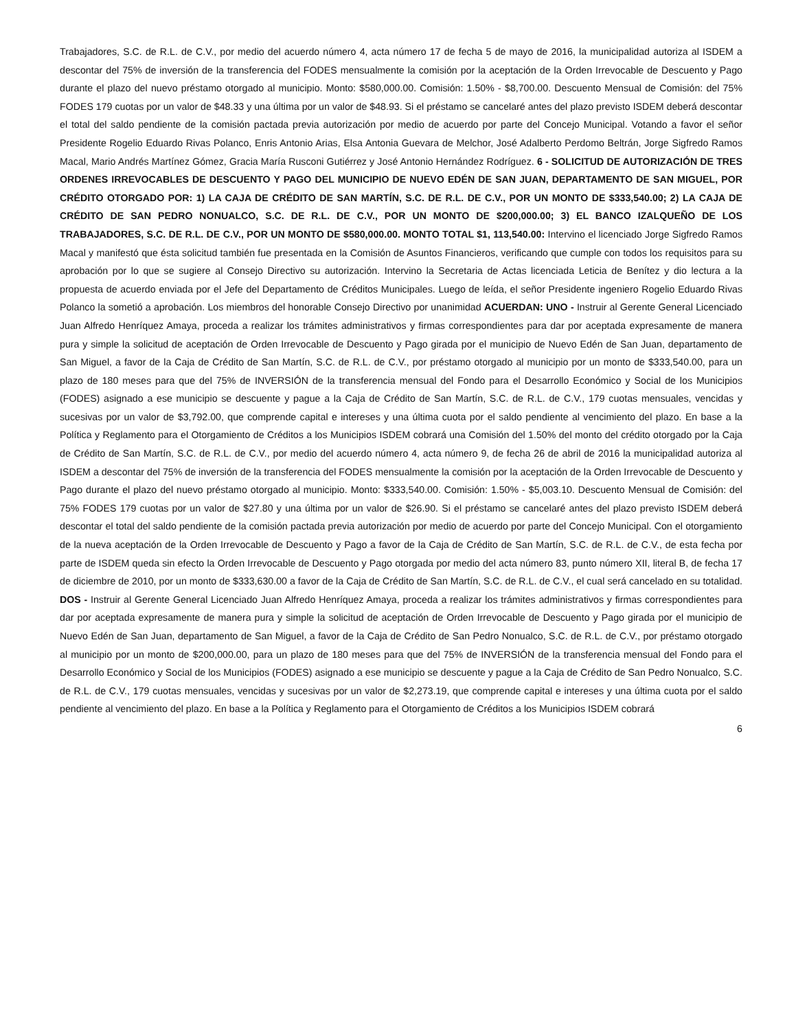Trabajadores, S.C. de R.L. de C.V., por medio del acuerdo número 4, acta número 17 de fecha 5 de mayo de 2016, la municipalidad autoriza al ISDEM a descontar del 75% de inversión de la transferencia del FODES mensualmente la comisión por la aceptación de la Orden Irrevocable de Descuento y Pago durante el plazo del nuevo préstamo otorgado al municipio. Monto: $580,000.00. Comisión: 1.50% - $8,700.00. Descuento Mensual de Comisión: del 75% FODES 179 cuotas por un valor de $48.33 y una última por un valor de $48.93. Si el préstamo se cancelaré antes del plazo previsto ISDEM deberá descontar el total del saldo pendiente de la comisión pactada previa autorización por medio de acuerdo por parte del Concejo Municipal. Votando a favor el señor Presidente Rogelio Eduardo Rivas Polanco, Enris Antonio Arias, Elsa Antonia Guevara de Melchor, José Adalberto Perdomo Beltrán, Jorge Sigfredo Ramos Macal, Mario Andrés Martínez Gómez, Gracia María Rusconi Gutiérrez y José Antonio Hernández Rodríguez. 6 - SOLICITUD DE AUTORIZACIÓN DE TRES ORDENES IRREVOCABLES DE DESCUENTO Y PAGO DEL MUNICIPIO DE NUEVO EDÉN DE SAN JUAN, DEPARTAMENTO DE SAN MIGUEL, POR CRÉDITO OTORGADO POR: 1) LA CAJA DE CRÉDITO DE SAN MARTÍN, S.C. DE R.L. DE C.V., POR UN MONTO DE $333,540.00; 2) LA CAJA DE CRÉDITO DE SAN PEDRO NONUALCO, S.C. DE R.L. DE C.V., POR UN MONTO DE $200,000.00; 3) EL BANCO IZALQUEÑO DE LOS TRABAJADORES, S.C. DE R.L. DE C.V., POR UN MONTO DE $580,000.00. MONTO TOTAL $1, 113,540.00: Intervino el licenciado Jorge Sigfredo Ramos Macal y manifestó que ésta solicitud también fue presentada en la Comisión de Asuntos Financieros, verificando que cumple con todos los requisitos para su aprobación por lo que se sugiere al Consejo Directivo su autorización. Intervino la Secretaria de Actas licenciada Leticia de Benítez y dio lectura a la propuesta de acuerdo enviada por el Jefe del Departamento de Créditos Municipales. Luego de leída, el señor Presidente ingeniero Rogelio Eduardo Rivas Polanco la sometió a aprobación. Los miembros del honorable Consejo Directivo por unanimidad ACUERDAN: UNO - Instruir al Gerente General Licenciado Juan Alfredo Henríquez Amaya, proceda a realizar los trámites administrativos y firmas correspondientes para dar por aceptada expresamente de manera pura y simple la solicitud de aceptación de Orden Irrevocable de Descuento y Pago girada por el municipio de Nuevo Edén de San Juan, departamento de San Miguel, a favor de la Caja de Crédito de San Martín, S.C. de R.L. de C.V., por préstamo otorgado al municipio por un monto de $333,540.00, para un plazo de 180 meses para que del 75% de INVERSIÓN de la transferencia mensual del Fondo para el Desarrollo Económico y Social de los Municipios (FODES) asignado a ese municipio se descuente y pague a la Caja de Crédito de San Martín, S.C. de R.L. de C.V., 179 cuotas mensuales, vencidas y sucesivas por un valor de $3,792.00, que comprende capital e intereses y una última cuota por el saldo pendiente al vencimiento del plazo. En base a la Política y Reglamento para el Otorgamiento de Créditos a los Municipios ISDEM cobrará una Comisión del 1.50% del monto del crédito otorgado por la Caja de Crédito de San Martín, S.C. de R.L. de C.V., por medio del acuerdo número 4, acta número 9, de fecha 26 de abril de 2016 la municipalidad autoriza al ISDEM a descontar del 75% de inversión de la transferencia del FODES mensualmente la comisión por la aceptación de la Orden Irrevocable de Descuento y Pago durante el plazo del nuevo préstamo otorgado al municipio. Monto: $333,540.00. Comisión: 1.50% - $5,003.10. Descuento Mensual de Comisión: del 75% FODES 179 cuotas por un valor de $27.80 y una última por un valor de $26.90. Si el préstamo se cancelaré antes del plazo previsto ISDEM deberá descontar el total del saldo pendiente de la comisión pactada previa autorización por medio de acuerdo por parte del Concejo Municipal. Con el otorgamiento de la nueva aceptación de la Orden Irrevocable de Descuento y Pago a favor de la Caja de Crédito de San Martín, S.C. de R.L. de C.V., de esta fecha por parte de ISDEM queda sin efecto la Orden Irrevocable de Descuento y Pago otorgada por medio del acta número 83, punto número XII, literal B, de fecha 17 de diciembre de 2010, por un monto de $333,630.00 a favor de la Caja de Crédito de San Martín, S.C. de R.L. de C.V., el cual será cancelado en su totalidad. DOS - Instruir al Gerente General Licenciado Juan Alfredo Henríquez Amaya, proceda a realizar los trámites administrativos y firmas correspondientes para dar por aceptada expresamente de manera pura y simple la solicitud de aceptación de Orden Irrevocable de Descuento y Pago girada por el municipio de Nuevo Edén de San Juan, departamento de San Miguel, a favor de la Caja de Crédito de San Pedro Nonualco, S.C. de R.L. de C.V., por préstamo otorgado al municipio por un monto de $200,000.00, para un plazo de 180 meses para que del 75% de INVERSIÓN de la transferencia mensual del Fondo para el Desarrollo Económico y Social de los Municipios (FODES) asignado a ese municipio se descuente y pague a la Caja de Crédito de San Pedro Nonualco, S.C. de R.L. de C.V., 179 cuotas mensuales, vencidas y sucesivas por un valor de $2,273.19, que comprende capital e intereses y una última cuota por el saldo pendiente al vencimiento del plazo. En base a la Política y Reglamento para el Otorgamiento de Créditos a los Municipios ISDEM cobrará
6